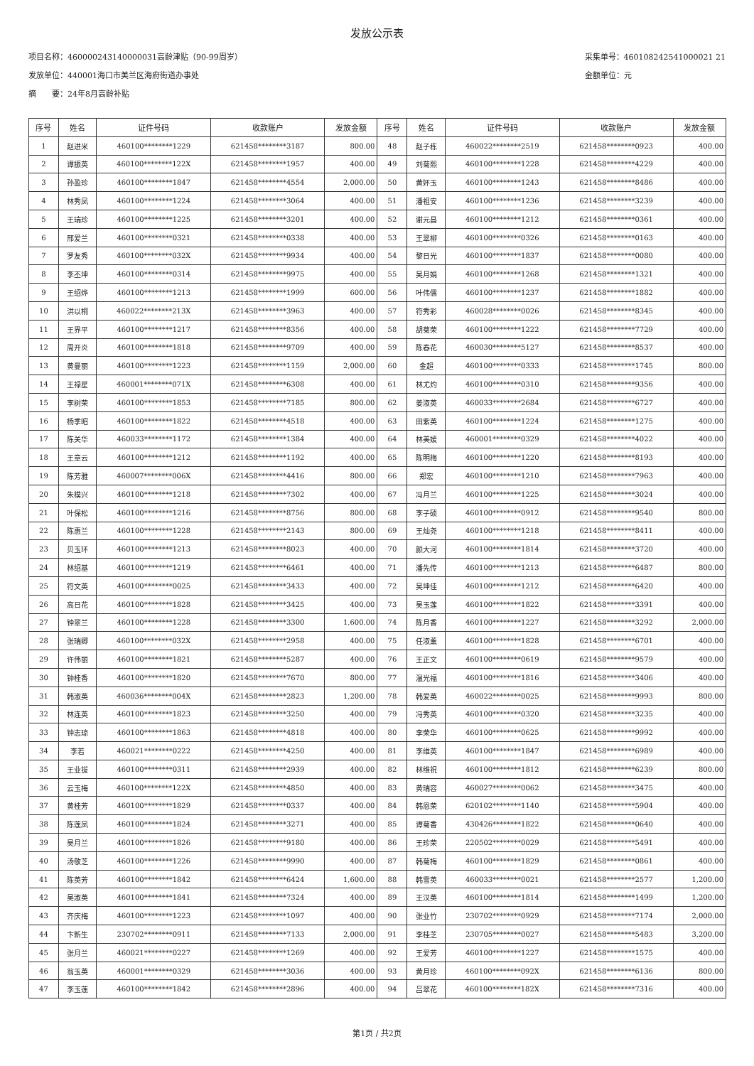发放公示表
项目名称：460000243140000031高龄津贴（90-99周岁）
发放单位：440001海口市美兰区海府街道办事处
摘　　要：24年8月高龄补贴
采集单号：460108242541000021 21
金额单位：元
| 序号 | 姓名 | 证件号码 | 收款账户 | 发放金额 | 序号 | 姓名 | 证件号码 | 收款账户 | 发放金额 |
| --- | --- | --- | --- | --- | --- | --- | --- | --- | --- |
| 1 | 赵进米 | 460100********1229 | 621458********3187 | 800.00 | 48 | 赵子栋 | 460022********2519 | 621458********0923 | 400.00 |
| 2 | 谭振英 | 460100********122X | 621458********1957 | 400.00 | 49 | 刘菊熙 | 460100********1228 | 621458********4229 | 400.00 |
| 3 | 孙盈珍 | 460100********1847 | 621458********4554 | 2,000.00 | 50 | 黄妚玉 | 460100********1243 | 621458********8486 | 400.00 |
| 4 | 林秀凤 | 460100********1224 | 621458********3064 | 400.00 | 51 | 潘祖安 | 460100********1236 | 621458********3239 | 400.00 |
| 5 | 王瑞珍 | 460100********1225 | 621458********3201 | 400.00 | 52 | 谢元昌 | 460100********1212 | 621458********0361 | 400.00 |
| 6 | 邢爱兰 | 460100********0321 | 621458********0338 | 400.00 | 53 | 王翠柳 | 460100********0326 | 621458********0163 | 400.00 |
| 7 | 罗友秀 | 460100********032X | 621458********9934 | 400.00 | 54 | 黎日光 | 460100********1837 | 621458********0080 | 400.00 |
| 8 | 李丕坤 | 460100********0314 | 621458********9975 | 400.00 | 55 | 吴月娟 | 460100********1268 | 621458********1321 | 400.00 |
| 9 | 王绍烨 | 460100********1213 | 621458********1999 | 600.00 | 56 | 叶伟儒 | 460100********1237 | 621458********1882 | 400.00 |
| 10 | 洪以桐 | 460022********213X | 621458********3963 | 400.00 | 57 | 符秀彩 | 460028********0026 | 621458********8345 | 400.00 |
| 11 | 王界平 | 460100********1217 | 621458********8356 | 400.00 | 58 | 胡菊荣 | 460100********1222 | 621458********7729 | 400.00 |
| 12 | 周开炎 | 460100********1818 | 621458********9709 | 400.00 | 59 | 陈春花 | 460030********5127 | 621458********8537 | 400.00 |
| 13 | 黄曼丽 | 460100********1223 | 621458********1159 | 2,000.00 | 60 | 金超 | 460100********0333 | 621458********1745 | 800.00 |
| 14 | 王禄星 | 460001********071X | 621458********6308 | 400.00 | 61 | 林尤灼 | 460100********0310 | 621458********9356 | 400.00 |
| 15 | 李树荣 | 460100********1853 | 621458********7185 | 800.00 | 62 | 姜淑英 | 460033********2684 | 621458********6727 | 400.00 |
| 16 | 杨季昭 | 460100********1822 | 621458********4518 | 400.00 | 63 | 田紫英 | 460100********1224 | 621458********1275 | 400.00 |
| 17 | 陈关华 | 460033********1172 | 621458********1384 | 400.00 | 64 | 林美媛 | 460001********0329 | 621458********4022 | 400.00 |
| 18 | 王章云 | 460100********1212 | 621458********1192 | 400.00 | 65 | 陈明梅 | 460100********1220 | 621458********8193 | 400.00 |
| 19 | 陈芳雅 | 460007********006X | 621458********4416 | 800.00 | 66 | 郑宏 | 460100********1210 | 621458********7963 | 400.00 |
| 20 | 朱模兴 | 460100********1218 | 621458********7302 | 400.00 | 67 | 冯月兰 | 460100********1225 | 621458********3024 | 400.00 |
| 21 | 叶保松 | 460100********1216 | 621458********8756 | 800.00 | 68 | 李子硕 | 460100********0912 | 621458********9540 | 800.00 |
| 22 | 陈惠兰 | 460100********1228 | 621458********2143 | 800.00 | 69 | 王灿尧 | 460100********1218 | 621458********8411 | 400.00 |
| 23 | 贝玉环 | 460100********1213 | 621458********8023 | 400.00 | 70 | 颜大河 | 460100********1814 | 621458********3720 | 400.00 |
| 24 | 林绍基 | 460100********1219 | 621458********6461 | 400.00 | 71 | 潘先传 | 460100********1213 | 621458********6487 | 800.00 |
| 25 | 符文英 | 460100********0025 | 621458********3433 | 400.00 | 72 | 吴坤佳 | 460100********1212 | 621458********6420 | 400.00 |
| 26 | 高日花 | 460100********1828 | 621458********3425 | 400.00 | 73 | 吴玉莲 | 460100********1822 | 621458********3391 | 400.00 |
| 27 | 钟翠兰 | 460100********1228 | 621458********3300 | 1,600.00 | 74 | 陈月香 | 460100********1227 | 621458********3292 | 2,000.00 |
| 28 | 张瑞卿 | 460100********032X | 621458********2958 | 400.00 | 75 | 任淑薰 | 460100********1828 | 621458********6701 | 400.00 |
| 29 | 许伟丽 | 460100********1821 | 621458********5287 | 400.00 | 76 | 王正文 | 460100********0619 | 621458********9579 | 400.00 |
| 30 | 钟桂香 | 460100********1820 | 621458********7670 | 800.00 | 77 | 温光福 | 460100********1816 | 621458********3406 | 400.00 |
| 31 | 韩淑英 | 460036********004X | 621458********2823 | 1,200.00 | 78 | 韩爱英 | 460022********0025 | 621458********9993 | 800.00 |
| 32 | 林连英 | 460100********1823 | 621458********3250 | 400.00 | 79 | 冯秀英 | 460100********0320 | 621458********3235 | 400.00 |
| 33 | 钟志琼 | 460100********1863 | 621458********4818 | 400.00 | 80 | 李荣华 | 460100********0625 | 621458********9992 | 400.00 |
| 34 | 李若 | 460021********0222 | 621458********4250 | 400.00 | 81 | 李维英 | 460100********1847 | 621458********6989 | 400.00 |
| 35 | 王业拔 | 460100********0311 | 621458********2939 | 400.00 | 82 | 林维祝 | 460100********1812 | 621458********6239 | 800.00 |
| 36 | 云玉梅 | 460100********122X | 621458********4850 | 400.00 | 83 | 黄瑞容 | 460027********0062 | 621458********3475 | 400.00 |
| 37 | 黄桂芳 | 460100********1829 | 621458********0337 | 400.00 | 84 | 韩恩荣 | 620102********1140 | 621458********5904 | 400.00 |
| 38 | 陈莲凤 | 460100********1824 | 621458********3271 | 400.00 | 85 | 谭菊香 | 430426********1822 | 621458********0640 | 400.00 |
| 39 | 吴月兰 | 460100********1826 | 621458********9180 | 400.00 | 86 | 王珍荣 | 220502********0029 | 621458********5491 | 400.00 |
| 40 | 汤敬芝 | 460100********1226 | 621458********9990 | 400.00 | 87 | 韩菊梅 | 460100********1829 | 621458********0861 | 400.00 |
| 41 | 陈英芳 | 460100********1842 | 621458********6424 | 1,600.00 | 88 | 韩雪英 | 460033********0021 | 621458********2577 | 1,200.00 |
| 42 | 吴淑英 | 460100********1841 | 621458********7324 | 400.00 | 89 | 王汉英 | 460100********1814 | 621458********1499 | 1,200.00 |
| 43 | 齐庆梅 | 460100********1223 | 621458********1097 | 400.00 | 90 | 张业竹 | 230702********0929 | 621458********7174 | 2,000.00 |
| 44 | 卞新生 | 230702********0911 | 621458********7133 | 2,000.00 | 91 | 李桂芝 | 230705********0027 | 621458********5483 | 3,200.00 |
| 45 | 张月兰 | 460021********0227 | 621458********1269 | 400.00 | 92 | 王爱芳 | 460100********1227 | 621458********1575 | 400.00 |
| 46 | 翁玉英 | 460001********0329 | 621458********3036 | 400.00 | 93 | 黄月珍 | 460100********092X | 621458********6136 | 800.00 |
| 47 | 李玉莲 | 460100********1842 | 621458********2896 | 400.00 | 94 | 吕翠花 | 460100********182X | 621458********7316 | 400.00 |
第1页 / 共2页